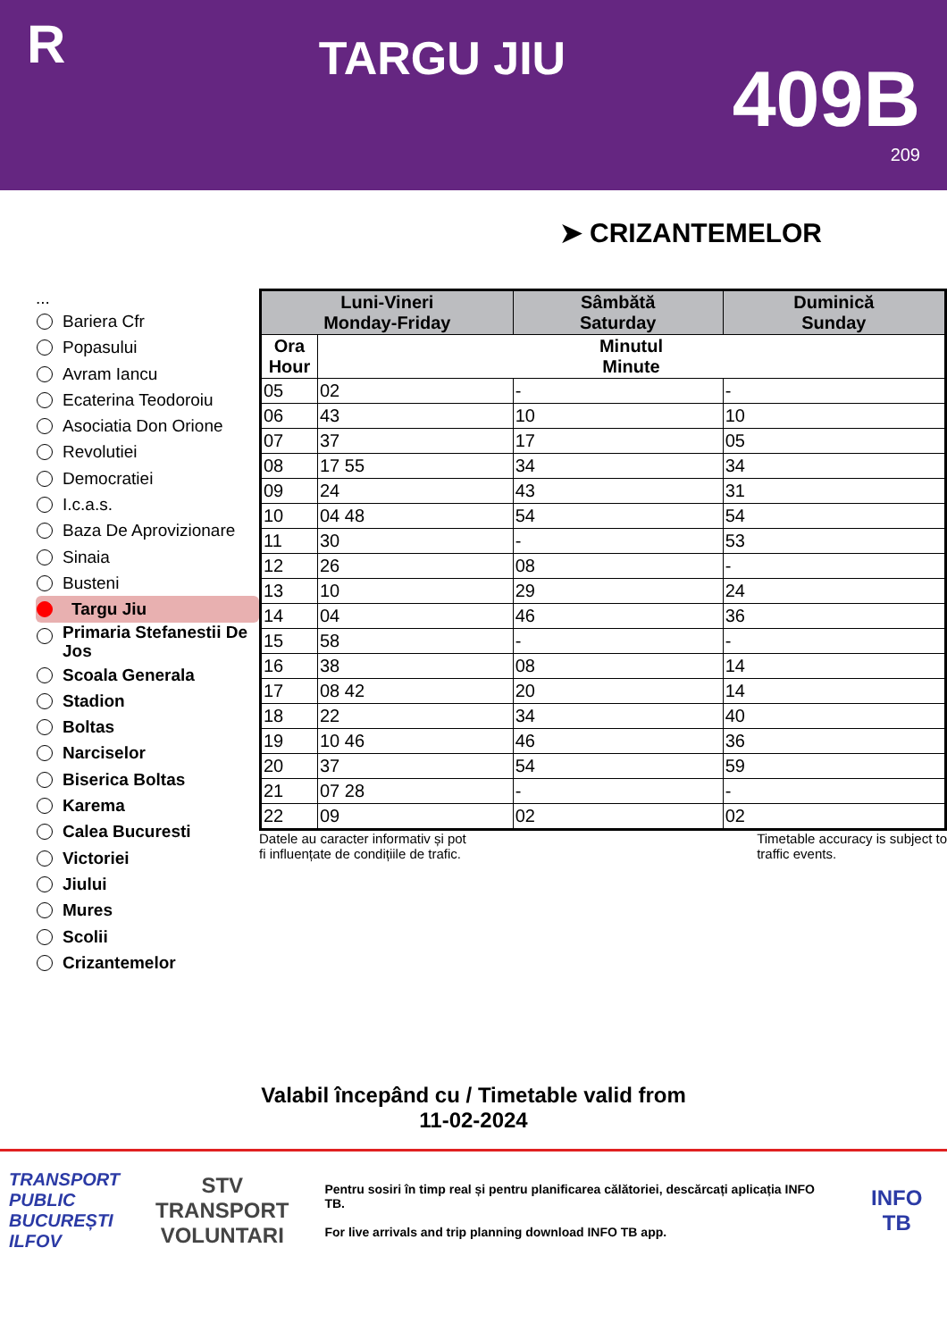R
TARGU JIU
409B
209
➤ CRIZANTEMELOR
...
Bariera Cfr
Popasului
Avram Iancu
Ecaterina Teodoroiu
Asociatia Don Orione
Revolutiei
Democratiei
I.c.a.s.
Baza De Aprovizionare
Sinaia
Busteni
Targu Jiu
Primaria Stefanestii De Jos
Scoala Generala
Stadion
Boltas
Narciselor
Biserica Boltas
Karema
Calea Bucuresti
Victoriei
Jiului
Mures
Scolii
Crizantemelor
| Luni-Vineri Monday-Friday | | Sâmbătă Saturday | Duminică Sunday |
| --- | --- | --- | --- |
| Ora Hour | Minutul Minute | | |
| 05 | 02 | - | - |
| 06 | 43 | 10 | 10 |
| 07 | 37 | 17 | 05 |
| 08 | 17 55 | 34 | 34 |
| 09 | 24 | 43 | 31 |
| 10 | 04 48 | 54 | 54 |
| 11 | 30 | - | 53 |
| 12 | 26 | 08 | - |
| 13 | 10 | 29 | 24 |
| 14 | 04 | 46 | 36 |
| 15 | 58 | - | - |
| 16 | 38 | 08 | 14 |
| 17 | 08 42 | 20 | 14 |
| 18 | 22 | 34 | 40 |
| 19 | 10 46 | 46 | 36 |
| 20 | 37 | 54 | 59 |
| 21 | 07 28 | - | - |
| 22 | 09 | 02 | 02 |
Datele au caracter informativ și pot
fi influențate de condițiile de trafic. Timetable accuracy is subject to
traffic events.
Valabil începând cu / Timetable valid from
11-02-2024
TRANSPORT
PUBLIC
BUCUREȘTI
ILFOV
STV
TRANSPORT
VOLUNTARI
Pentru sosiri în timp real și pentru planificarea călătoriei, descărcați aplicația INFO TB.
For live arrivals and trip planning download INFO TB app.
INFO TB